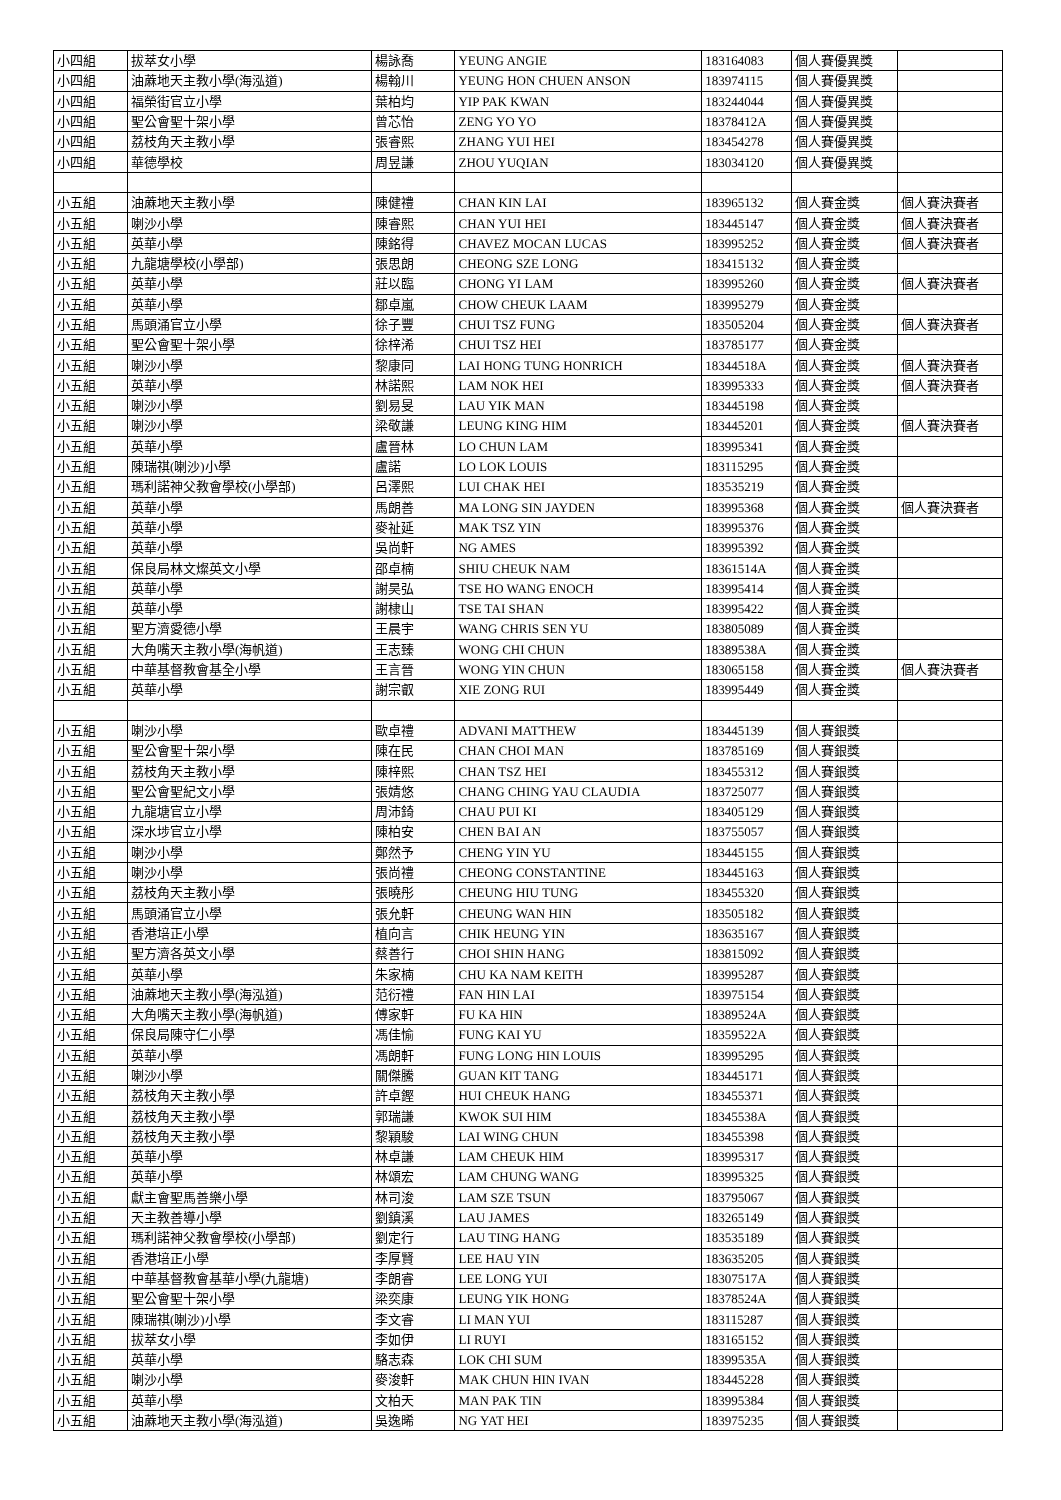| 小四組 | 拔萃女小學 | 楊詠喬 | YEUNG ANGIE | 183164083 | 個人賽優異獎 | |
| 小四組 | 油蔴地天主教小學(海泓道) | 楊翰川 | YEUNG HON CHUEN ANSON | 183974115 | 個人賽優異獎 | |
| 小四組 | 福榮街官立小學 | 葉柏均 | YIP PAK KWAN | 183244044 | 個人賽優異獎 | |
| 小四組 | 聖公會聖十架小學 | 曾芯怡 | ZENG YO YO | 18378412A | 個人賽優異獎 | |
| 小四組 | 荔枝角天主教小學 | 張睿熙 | ZHANG YUI HEI | 183454278 | 個人賽優異獎 | |
| 小四組 | 華德學校 | 周昱謙 | ZHOU YUQIAN | 183034120 | 個人賽優異獎 | |
| 小五組 | 油蔴地天主教小學 | 陳健禮 | CHAN KIN LAI | 183965132 | 個人賽金獎 | 個人賽決賽者 |
| 小五組 | 喇沙小學 | 陳睿熙 | CHAN YUI HEI | 183445147 | 個人賽金獎 | 個人賽決賽者 |
| 小五組 | 英華小學 | 陳銘得 | CHAVEZ MOCAN LUCAS | 183995252 | 個人賽金獎 | 個人賽決賽者 |
| 小五組 | 九龍塘學校(小學部) | 張思朗 | CHEONG SZE LONG | 183415132 | 個人賽金獎 | |
| 小五組 | 英華小學 | 莊以臨 | CHONG YI LAM | 183995260 | 個人賽金獎 | 個人賽決賽者 |
| 小五組 | 英華小學 | 鄒卓嵐 | CHOW CHEUK LAAM | 183995279 | 個人賽金獎 | |
| 小五組 | 馬頭涌官立小學 | 徐子豐 | CHUI TSZ FUNG | 183505204 | 個人賽金獎 | 個人賽決賽者 |
| 小五組 | 聖公會聖十架小學 | 徐梓浠 | CHUI TSZ HEI | 183785177 | 個人賽金獎 | |
| 小五組 | 喇沙小學 | 黎康同 | LAI HONG TUNG HONRICH | 18344518A | 個人賽金獎 | 個人賽決賽者 |
| 小五組 | 英華小學 | 林諾熙 | LAM NOK HEI | 183995333 | 個人賽金獎 | 個人賽決賽者 |
| 小五組 | 喇沙小學 | 劉易旻 | LAU YIK MAN | 183445198 | 個人賽金獎 | |
| 小五組 | 喇沙小學 | 梁敬謙 | LEUNG KING HIM | 183445201 | 個人賽金獎 | 個人賽決賽者 |
| 小五組 | 英華小學 | 盧晉林 | LO CHUN LAM | 183995341 | 個人賽金獎 | |
| 小五組 | 陳瑞祺(喇沙)小學 | 盧諾 | LO LOK LOUIS | 183115295 | 個人賽金獎 | |
| 小五組 | 瑪利諾神父教會學校(小學部) | 呂澤熙 | LUI CHAK HEI | 183535219 | 個人賽金獎 | |
| 小五組 | 英華小學 | 馬朗善 | MA LONG SIN JAYDEN | 183995368 | 個人賽金獎 | 個人賽決賽者 |
| 小五組 | 英華小學 | 麥祉延 | MAK TSZ YIN | 183995376 | 個人賽金獎 | |
| 小五組 | 英華小學 | 吳尚軒 | NG AMES | 183995392 | 個人賽金獎 | |
| 小五組 | 保良局林文燦英文小學 | 邵卓楠 | SHIU CHEUK NAM | 18361514A | 個人賽金獎 | |
| 小五組 | 英華小學 | 謝昊弘 | TSE HO WANG ENOCH | 183995414 | 個人賽金獎 | |
| 小五組 | 英華小學 | 謝棣山 | TSE TAI SHAN | 183995422 | 個人賽金獎 | |
| 小五組 | 聖方濟愛德小學 | 王晨宇 | WANG CHRIS SEN YU | 183805089 | 個人賽金獎 | |
| 小五組 | 大角嘴天主教小學(海帆道) | 王志臻 | WONG CHI CHUN | 18389538A | 個人賽金獎 | |
| 小五組 | 中華基督教會基全小學 | 王言晉 | WONG YIN CHUN | 183065158 | 個人賽金獎 | 個人賽決賽者 |
| 小五組 | 英華小學 | 謝宗叡 | XIE ZONG RUI | 183995449 | 個人賽金獎 | |
| 小五組 | 喇沙小學 | 歐卓禮 | ADVANI MATTHEW | 183445139 | 個人賽銀獎 | |
| 小五組 | 聖公會聖十架小學 | 陳在民 | CHAN CHOI MAN | 183785169 | 個人賽銀獎 | |
| 小五組 | 荔枝角天主教小學 | 陳梓熙 | CHAN TSZ HEI | 183455312 | 個人賽銀獎 | |
| 小五組 | 聖公會聖紀文小學 | 張婧悠 | CHANG CHING YAU CLAUDIA | 183725077 | 個人賽銀獎 | |
| 小五組 | 九龍塘官立小學 | 周沛錡 | CHAU PUI KI | 183405129 | 個人賽銀獎 | |
| 小五組 | 深水埗官立小學 | 陳柏安 | CHEN BAI AN | 183755057 | 個人賽銀獎 | |
| 小五組 | 喇沙小學 | 鄭然予 | CHENG YIN YU | 183445155 | 個人賽銀獎 | |
| 小五組 | 喇沙小學 | 張尚禮 | CHEONG CONSTANTINE | 183445163 | 個人賽銀獎 | |
| 小五組 | 荔枝角天主教小學 | 張曉彤 | CHEUNG HIU TUNG | 183455320 | 個人賽銀獎 | |
| 小五組 | 馬頭涌官立小學 | 張允軒 | CHEUNG WAN HIN | 183505182 | 個人賽銀獎 | |
| 小五組 | 香港培正小學 | 植向言 | CHIK HEUNG YIN | 183635167 | 個人賽銀獎 | |
| 小五組 | 聖方濟各英文小學 | 蔡善行 | CHOI SHIN HANG | 183815092 | 個人賽銀獎 | |
| 小五組 | 英華小學 | 朱家楠 | CHU KA NAM KEITH | 183995287 | 個人賽銀獎 | |
| 小五組 | 油蔴地天主教小學(海泓道) | 范衍禮 | FAN HIN LAI | 183975154 | 個人賽銀獎 | |
| 小五組 | 大角嘴天主教小學(海帆道) | 傅家軒 | FU KA HIN | 18389524A | 個人賽銀獎 | |
| 小五組 | 保良局陳守仁小學 | 馮佳愉 | FUNG KAI YU | 18359522A | 個人賽銀獎 | |
| 小五組 | 英華小學 | 馮朗軒 | FUNG LONG HIN LOUIS | 183995295 | 個人賽銀獎 | |
| 小五組 | 喇沙小學 | 關傑騰 | GUAN KIT TANG | 183445171 | 個人賽銀獎 | |
| 小五組 | 荔枝角天主教小學 | 許卓鏗 | HUI CHEUK HANG | 183455371 | 個人賽銀獎 | |
| 小五組 | 荔枝角天主教小學 | 郭瑞謙 | KWOK SUI HIM | 18345538A | 個人賽銀獎 | |
| 小五組 | 荔枝角天主教小學 | 黎穎駿 | LAI WING CHUN | 183455398 | 個人賽銀獎 | |
| 小五組 | 英華小學 | 林卓謙 | LAM CHEUK HIM | 183995317 | 個人賽銀獎 | |
| 小五組 | 英華小學 | 林頌宏 | LAM CHUNG WANG | 183995325 | 個人賽銀獎 | |
| 小五組 | 獻主會聖馬善樂小學 | 林司浚 | LAM SZE TSUN | 183795067 | 個人賽銀獎 | |
| 小五組 | 天主教善導小學 | 劉鎮溪 | LAU JAMES | 183265149 | 個人賽銀獎 | |
| 小五組 | 瑪利諾神父教會學校(小學部) | 劉定行 | LAU TING HANG | 183535189 | 個人賽銀獎 | |
| 小五組 | 香港培正小學 | 李厚賢 | LEE HAU YIN | 183635205 | 個人賽銀獎 | |
| 小五組 | 中華基督教會基華小學(九龍塘) | 李朗睿 | LEE LONG YUI | 18307517A | 個人賽銀獎 | |
| 小五組 | 聖公會聖十架小學 | 梁奕康 | LEUNG YIK HONG | 18378524A | 個人賽銀獎 | |
| 小五組 | 陳瑞祺(喇沙)小學 | 李文睿 | LI MAN YUI | 183115287 | 個人賽銀獎 | |
| 小五組 | 拔萃女小學 | 李如伊 | LI RUYI | 183165152 | 個人賽銀獎 | |
| 小五組 | 英華小學 | 駱志森 | LOK CHI SUM | 18399535A | 個人賽銀獎 | |
| 小五組 | 喇沙小學 | 麥浚軒 | MAK CHUN HIN IVAN | 183445228 | 個人賽銀獎 | |
| 小五組 | 英華小學 | 文柏天 | MAN PAK TIN | 183995384 | 個人賽銀獎 | |
| 小五組 | 油蔴地天主教小學(海泓道) | 吳逸晞 | NG YAT HEI | 183975235 | 個人賽銀獎 | |